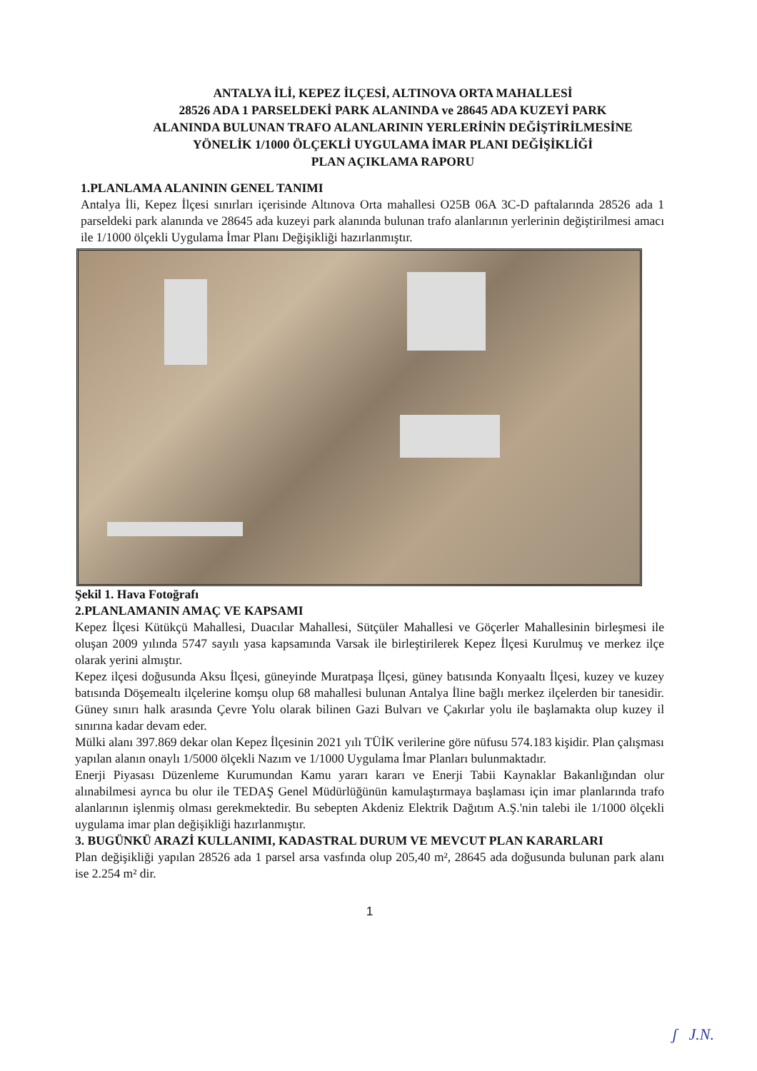ANTALYA İLİ, KEPEZ İLÇESİ, ALTINOVA ORTA MAHALLESİ
28526 ADA 1 PARSELDEKİ PARK ALANINDA ve 28645 ADA KUZEYİ PARK
ALANINDA BULUNAN TRAFO ALANLARININ YERLERİNİN DEĞİŞTİRİLMESİNE
YÖNELİK 1/1000 ÖLÇEKLİ UYGULAMA İMAR PLANI DEĞİŞİKLİĞİ
PLAN AÇIKLAMA RAPORU
1.PLANLAMA ALANININ GENEL TANIMI
Antalya İli, Kepez İlçesi sınırları içerisinde Altınova Orta mahallesi O25B 06A 3C-D paftalarında 28526 ada 1 parseldeki park alanında ve 28645 ada kuzeyi park alanında bulunan trafo alanlarının yerlerinin değiştirilmesi amacı ile 1/1000 ölçekli Uygulama İmar Planı Değişikliği hazırlanmıştır.
Şekil 1. Hava Fotoğrafı
2.PLANLAMANIN AMAÇ VE KAPSAMI
Kepez İlçesi Kütükçü Mahallesi, Duacılar Mahallesi, Sütçüler Mahallesi ve Göçerler Mahallesinin birleşmesi ile oluşan 2009 yılında 5747 sayılı yasa kapsamında Varsak ile birleştirilerek Kepez İlçesi Kurulmuş ve merkez ilçe olarak yerini almıştır.
Kepez ilçesi doğusunda Aksu İlçesi, güneyinde Muratpaşa İlçesi, güney batısında Konyaaltı İlçesi, kuzey ve kuzey batısında Döşemealtı ilçelerine komşu olup 68 mahallesi bulunan Antalya İline bağlı merkez ilçelerden bir tanesidir. Güney sınırı halk arasında Çevre Yolu olarak bilinen Gazi Bulvarı ve Çakırlar yolu ile başlamakta olup kuzey il sınırına kadar devam eder.
Mülki alanı 397.869 dekar olan Kepez İlçesinin 2021 yılı TÜİK verilerine göre nüfusu 574.183 kişidir. Plan çalışması yapılan alanın onaylı 1/5000 ölçekli Nazım ve 1/1000 Uygulama İmar Planları bulunmaktadır.
Enerji Piyasası Düzenleme Kurumundan Kamu yararı kararı ve Enerji Tabii Kaynaklar Bakanlığından olur alınabilmesi ayrıca bu olur ile TEDAŞ Genel Müdürlüğünün kamulaştırmaya başlaması için imar planlarında trafo alanlarının işlenmiş olması gerekmektedir. Bu sebepten Akdeniz Elektrik Dağıtım A.Ş.'nin talebi ile 1/1000 ölçekli uygulama imar plan değişikliği hazırlanmıştır.
3. BUGÜNKÜ ARAZİ KULLANIMI, KADASTRAL DURUM VE MEVCUT PLAN KARARLARI
Plan değişikliği yapılan 28526 ada 1 parsel arsa vasfında olup 205,40 m², 28645 ada doğusunda bulunan park alanı ise 2.254 m² dir.
1
ʃ J.N.